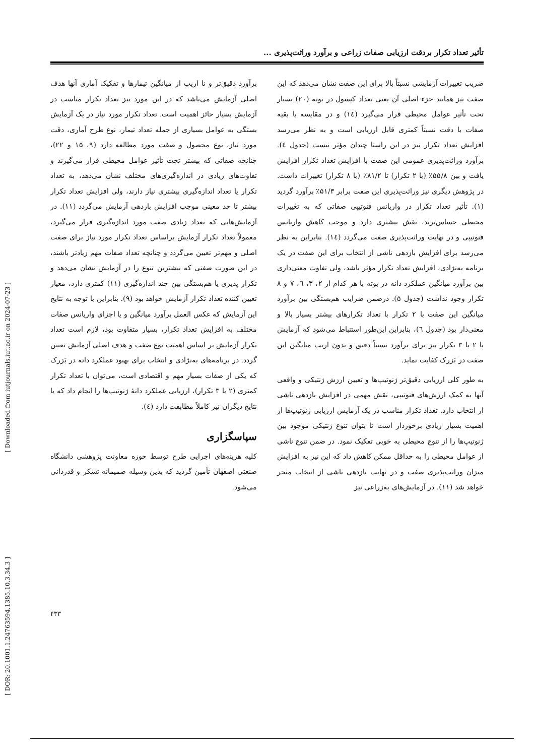[ Downloaded from iutjournals.iut.ac.ir on 2024-07-23 ]
[ DOR: 20.1001.1.24763594.1385.10.3.34.3 ]
تأثیر تعداد تکرار بردقت ارزیابی صفات زراعی و برآورد وراثت‌پذیری ...
ضریب تغییرات آزمایشی نسبتاً بالا برای این صفت نشان می‌دهد که این صفت نیز همانند جزء اصلی آن یعنی تعداد کپسول در بوته (۲۰) بسیار تحت تأثیر عوامل محیطی قرار می‌گیرد (۱٤) و در مقایسه با بقیه صفات با دقت نسبتاً کمتری قابل ارزیابی است و به نظر می‌رسد افزایش تعداد تکرار نیز در این راستا چندان مؤثر نیست (جدول ٤). برآورد وراثت‌پذیری عمومی این صفت با افزایش تعداد تکرار افزایش یافت و بین ۵۵/۸٪ (با ۲ تکرار) تا ۸۱/۲٪ (با ۸ تکرار) تغییرات داشت. در پژوهش دیگری نیز وراثت‌پذیری این صفت برابر ۵۱/۳٪ برآورد گردید (۱). تأثیر تعداد تکرار در واریانس فنوتیپی صفاتی که به تغییرات محیطی حساس‌ترند، نقش بیشتری دارد و موجب کاهش واریانس فنوتیپی و در نهایت وراثت‌پذیری صفت می‌گردد (۱٤). بنابراین به نظر می‌رسد برای افزایش بازدهی ناشی از انتخاب برای این صفت در یک برنامه به‌نژادی، افزایش تعداد تکرار مؤثر باشد، ولی تفاوت معنی‌داری بین برآورد میانگین عملکرد دانه در بوته با هر کدام از ۲، ۳، ٦، ۷ و ۸ تکرار وجود نداشت (جدول ۵). درضمن ضرایب هم‌بستگی بین برآورد میانگین این صفت با ۲ تکرار با تعداد تکرارهای بیشتر بسیار بالا و معنی‌دار بود (جدول ٦)، بنابراین این‌طور استنباط می‌شود که آزمایش با ۲ یا ۳ تکرار نیز برای برآورد نسبتاً دقیق و بدون اریب میانگین این صفت در بَزرک کفایت نماید.
به طور کلی ارزیابی دقیق‌تر ژنوتیپ‌ها و تعیین ارزش ژنتیکی و واقعی آنها به کمک ارزش‌های فنوتیپی، نقش مهمی در افزایش بازدهی ناشی از انتخاب دارد. تعداد تکرار مناسب در یک آزمایش ارزیابی ژنوتیپ‌ها از اهمیت بسیار زیادی برخوردار است تا بتوان تنوع ژنتیکی موجود بین ژنوتیپ‌ها را از تنوع محیطی به خوبی تفکیک نمود. در ضمن تنوع ناشی از عوامل محیطی را به حداقل ممکن کاهش داد که این نیز به افزایش میزان وراثت‌پذیری صفت و در نهایت بازدهی ناشی از انتخاب منجر خواهد شد (۱۱). در آزمایش‌های به‌زراعی نیز
برآورد دقیق‌تر و نا اریب از میانگین تیمارها و تفکیک آماری آنها هدف اصلی آزمایش می‌باشد که در این مورد نیز تعداد تکرار مناسب در آزمایش بسیار حائز اهمیت است. تعداد تکرار مورد نیاز در یک آزمایش بستگی به عوامل بسیاری از جمله تعداد تیمار، نوع طرح آماری، دقت مورد نیاز، نوع محصول و صفت مورد مطالعه دارد (۹، ۱۵ و ۲۲)، چنانچه صفاتی که بیشتر تحت تأثیر عوامل محیطی قرار می‌گیرند و تفاوت‌های زیادی در اندازه‌گیری‌های مختلف نشان می‌دهد، به تعداد تکرار یا تعداد اندازه‌گیری بیشتری نیاز دارند، ولی افزایش تعداد تکرار بیشتر تا حد معینی موجب افزایش بازدهی آزمایش می‌گردد (۱۱). در آزمایش‌هایی که تعداد زیادی صفت مورد اندازه‌گیری قرار می‌گیرد، معمولاً تعداد تکرار آزمایش براساس تعداد تکرار مورد نیاز برای صفت اصلی و مهم‌تر تعیین می‌گردد و چنانچه تعداد صفات مهم زیادتر باشند، در این صورت صفتی که بیشترین تنوع را در آزمایش نشان می‌دهد و تکرار پذیری یا هم‌بستگی بین چند اندازه‌گیری (۱۱) کمتری دارد، معیار تعیین کننده تعداد تکرار آزمایش خواهد بود (۹). بنابراین با توجه به نتایج این آزمایش که عکس العمل برآورد میانگین و یا اجزای واریانس صفات مختلف به افزایش تعداد تکرار، بسیار متفاوت بود، لازم است تعداد تکرار آزمایش بر اساس اهمیت نوع صفت و هدف اصلی آزمایش تعیین گردد. در برنامه‌های به‌نژادی و انتخاب برای بهبود عملکرد دانه در بَزرک که یکی از صفات بسیار مهم و اقتصادی است، می‌توان با تعداد تکرار کمتری (۲ یا ۳ تکرار)، ارزیابی عملکرد دانهٔ ژنوتیپ‌ها را انجام داد که با نتایج دیگران نیز کاملاً مطابقت دارد (٤).
سپاسگزاری
کلیه هزینه‌های اجرایی طرح توسط حوزه معاونت پژوهشی دانشگاه صنعتی اصفهان تأمین گردید که بدین وسیله صمیمانه تشکر و قدردانی می‌شود.
۴۳۳